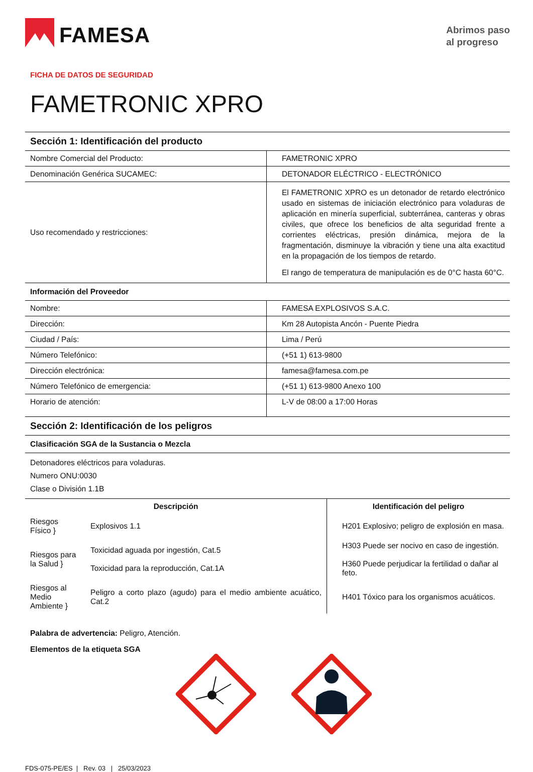FAMESA
Abrimos paso
al progreso
FICHA DE DATOS DE SEGURIDAD
FAMETRONIC XPRO
Sección 1: Identificación del producto
| Nombre Comercial del Producto: | FAMETRONIC XPRO |
| Denominación Genérica SUCAMEC: | DETONADOR ELÉCTRICO - ELECTRÓNICO |
| Uso recomendado y restricciones: | El FAMETRONIC XPRO es un detonador de retardo electrónico usado en sistemas de iniciación electrónico para voladuras de aplicación en minería superficial, subterránea, canteras y obras civiles, que ofrece los beneficios de alta seguridad frente a corrientes eléctricas, presión dinámica, mejora de la fragmentación, disminuye la vibración y tiene una alta exactitud en la propagación de los tiempos de retardo. El rango de temperatura de manipulación es de 0°C hasta 60°C. |
Información del Proveedor
| Nombre: | FAMESA EXPLOSIVOS S.A.C. |
| Dirección: | Km 28 Autopista Ancón - Puente Piedra |
| Ciudad / País: | Lima / Perú |
| Número Telefónico: | (+51 1) 613-9800 |
| Dirección electrónica: | famesa@famesa.com.pe |
| Número Telefónico de emergencia: | (+51 1) 613-9800 Anexo 100 |
| Horario de atención: | L-V de 08:00 a 17:00 Horas |
Sección 2: Identificación de los peligros
Clasificación SGA de la Sustancia o Mezcla
Detonadores eléctricos para voladuras.
Numero ONU:0030
Clase o División 1.1B
| Descripción | | Identificación del peligro |
| --- | --- | --- |
| Riesgos Físico } | Explosivos 1.1 | H201 Explosivo; peligro de explosión en masa. |
| Riesgos para la Salud } | Toxicidad aguada por ingestión, Cat.5 Toxicidad para la reproducción, Cat.1A | H303 Puede ser nocivo en caso de ingestión. H360 Puede perjudicar la fertilidad o dañar al feto. |
| Riesgos al Medio Ambiente } | Peligro a corto plazo (agudo) para el medio ambiente acuático, Cat.2 | H401 Tóxico para los organismos acuáticos. |
Palabra de advertencia: Peligro, Atención.
Elementos de la etiqueta SGA
FDS-075-PE/ES | Rev. 03 | 25/03/2023